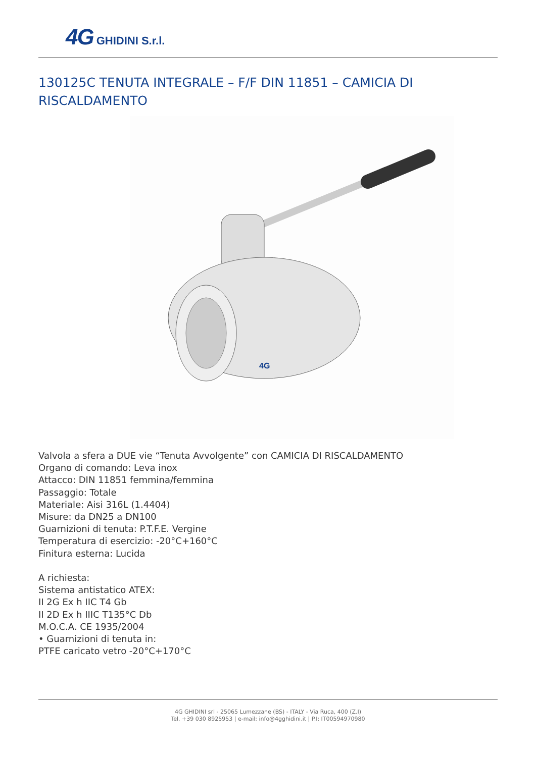4G GHIDINI S.r.l.
130125C TENUTA INTEGRALE – F/F DIN 11851 – CAMICIA DI RISCALDAMENTO
4G
Valvola a sfera a DUE vie “Tenuta Avvolgente” con CAMICIA DI RISCALDAMENTO
Organo di comando: Leva inox
Attacco: DIN 11851 femmina/femmina
Passaggio: Totale
Materiale: Aisi 316L (1.4404)
Misure: da DN25 a DN100
Guarnizioni di tenuta: P.T.F.E. Vergine
Temperatura di esercizio: -20°C+160°C
Finitura esterna: Lucida
A richiesta:
Sistema antistatico ATEX:
II 2G Ex h IIC T4 Gb
II 2D Ex h IIIC T135°C Db
M.O.C.A. CE 1935/2004
• Guarnizioni di tenuta in:
PTFE caricato vetro -20°C+170°C
4G GHIDINI srl - 25065 Lumezzane (BS) - ITALY - Via Ruca, 400 (Z.I)
Tel. +39 030 8925953 | e-mail: info@4gghidini.it | P.I: IT00594970980